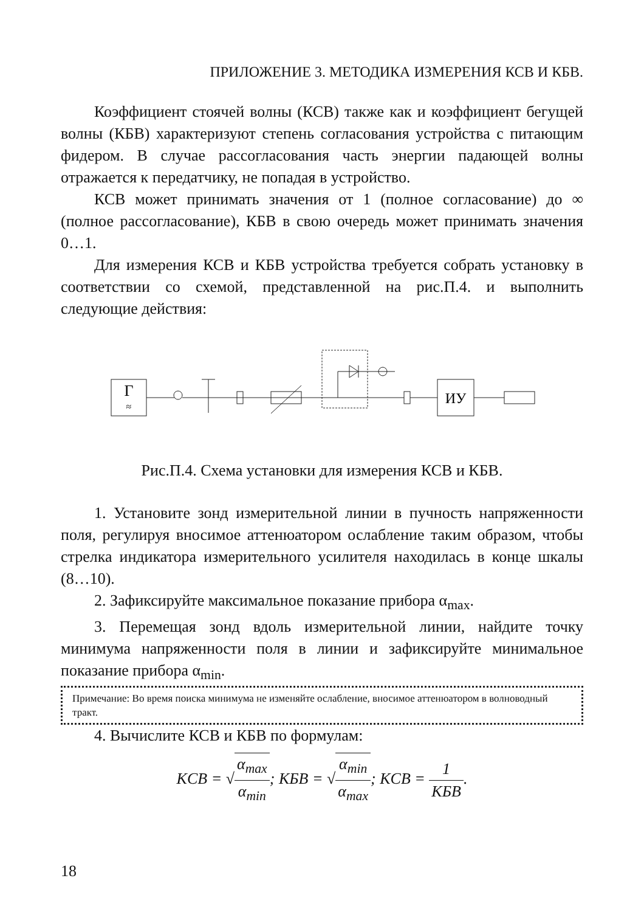ПРИЛОЖЕНИЕ 3. МЕТОДИКА ИЗМЕРЕНИЯ КСВ И КБВ.
Коэффициент стоячей волны (КСВ) также как и коэффициент бегущей волны (КБВ) характеризуют степень согласования устройства с питающим фидером. В случае рассогласования часть энергии падающей волны отражается к передатчику, не попадая в устройство.
КСВ может принимать значения от 1 (полное согласование) до ∞ (полное рассогласование), КБВ в свою очередь может принимать значения 0…1.
Для измерения КСВ и КБВ устройства требуется собрать установку в соответствии со схемой, представленной на рис.П.4. и выполнить следующие действия:
Г
≈
ИУ
Рис.П.4. Схема установки для измерения КСВ и КБВ.
1. Установите зонд измерительной линии в пучность напряженности поля, регулируя вносимое аттенюатором ослабление таким образом, чтобы стрелка индикатора измерительного усилителя находилась в конце шкалы (8…10).
2. Зафиксируйте максимальное показание прибора α<sub>max</sub>.
3. Перемещая зонд вдоль измерительной линии, найдите точку минимума напряженности поля в линии и зафиксируйте минимальное показание прибора α<sub>min</sub>.
Примечание: Во время поиска минимума не изменяйте ослабление, вносимое аттенюатором в волноводный тракт.
4. Вычислите КСВ и КБВ по формулам:
KCB = √α<sub>max</sub> α<sub>min</sub>; KБB = √α<sub>min</sub> α<sub>max</sub>; KCB = 1 KБB.
18